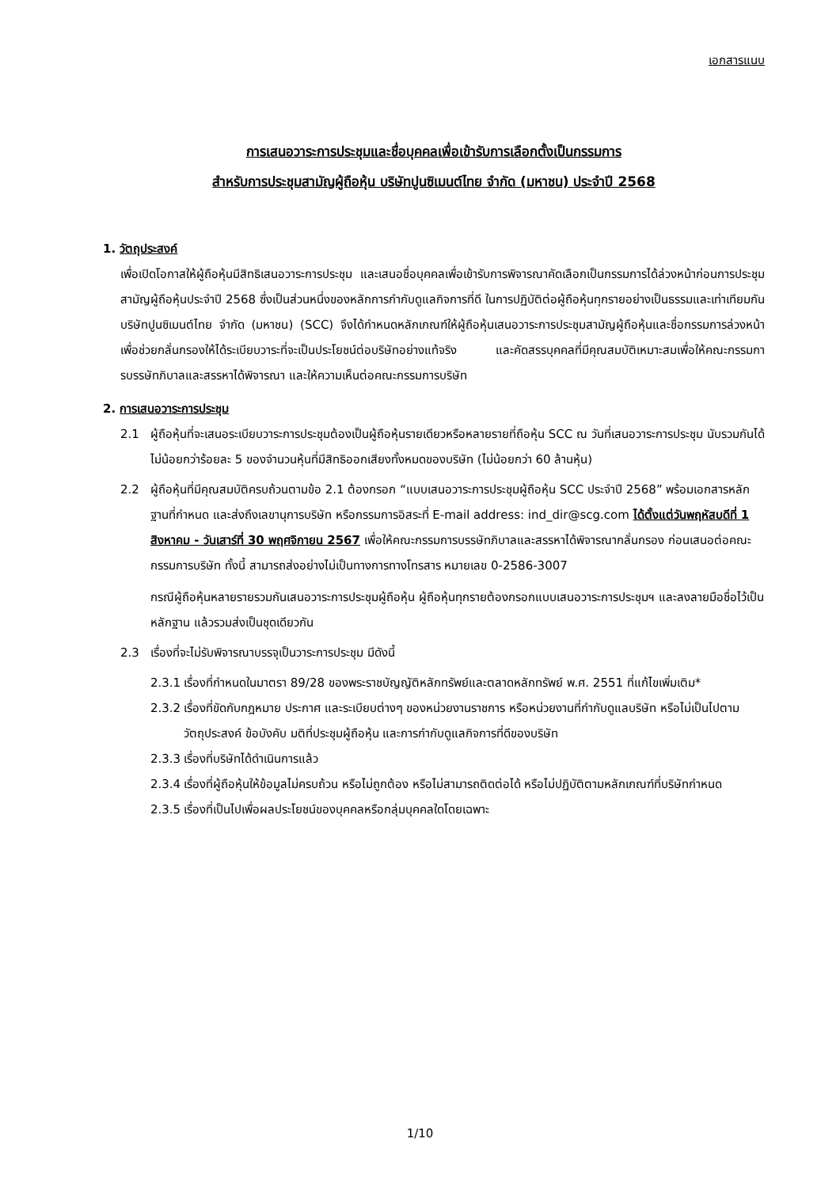เอกสารแนบ
การเสนอวาระการประชุมและชื่อบุคคลเพื่อเข้ารับการเลือกตั้งเป็นกรรมการ
สำหรับการประชุมสามัญผู้ถือหุ้น บริษัทปูนซิเมนต์ไทย จำกัด (มหาชน) ประจำปี 2568
1. วัตถุประสงค์
เพื่อเปิดโอกาสให้ผู้ถือหุ้นมีสิทธิเสนอวาระการประชุม และเสนอชื่อบุคคลเพื่อเข้ารับการพิจารณาคัดเลือกเป็นกรรมการได้ล่วงหน้าก่อนการประชุมสามัญผู้ถือหุ้นประจำปี 2568 ซึ่งเป็นส่วนหนึ่งของหลักการกำกับดูแลกิจการที่ดี ในการปฏิบัติต่อผู้ถือหุ้นทุกรายอย่างเป็นธรรมและเท่าเทียมกัน บริษัทปูนซิเมนต์ไทย จำกัด (มหาชน) (SCC) จึงได้กำหนดหลักเกณฑ์ให้ผู้ถือหุ้นเสนอวาระการประชุมสามัญผู้ถือหุ้นและชื่อกรรมการล่วงหน้า เพื่อช่วยกลั่นกรองให้ได้ระเบียบวาระที่จะเป็นประโยชน์ต่อบริษัทอย่างแท้จริง และคัดสรรบุคคลที่มีคุณสมบัติเหมาะสมเพื่อให้คณะกรรมการบรรษัทภิบาลและสรรหาได้พิจารณา และให้ความเห็นต่อคณะกรรมการบริษัท
2. การเสนอวาระการประชุม
2.1 ผู้ถือหุ้นที่จะเสนอระเบียบวาระการประชุมต้องเป็นผู้ถือหุ้นรายเดียวหรือหลายรายที่ถือหุ้น SCC ณ วันที่เสนอวาระการประชุม นับรวมกันได้ไม่น้อยกว่าร้อยละ 5 ของจำนวนหุ้นที่มีสิทธิออกเสียงทั้งหมดของบริษัท (ไม่น้อยกว่า 60 ล้านหุ้น)
2.2 ผู้ถือหุ้นที่มีคุณสมบัติครบถ้วนตามข้อ 2.1 ต้องกรอก “แบบเสนอวาระการประชุมผู้ถือหุ้น SCC ประจำปี 2568” พร้อมเอกสารหลักฐานที่กำหนด และส่งถึงเลขานุการบริษัท หรือกรรมการอิสระที่ E-mail address: ind_dir@scg.com ได้ตั้งแต่วันพฤหัสบดีที่ 1 สิงหาคม - วันเสาร์ที่ 30 พฤศจิกายน 2567 เพื่อให้คณะกรรมการบรรษัทภิบาลและสรรหาได้พิจารณากลั่นกรอง ก่อนเสนอต่อคณะกรรมการบริษัท ทั้งนี้ สามารถส่งอย่างไม่เป็นทางการทางโทรสาร หมายเลข 0-2586-3007
กรณีผู้ถือหุ้นหลายรายรวมกันเสนอวาระการประชุมผู้ถือหุ้น ผู้ถือหุ้นทุกรายต้องกรอกแบบเสนอวาระการประชุมฯ และลงลายมือชื่อไว้เป็นหลักฐาน แล้วรวมส่งเป็นชุดเดียวกัน
2.3 เรื่องที่จะไม่รับพิจารณาบรรจุเป็นวาระการประชุม มีดังนี้
2.3.1
เรื่องที่กำหนดในมาตรา 89/28 ของพระราชบัญญัติหลักทรัพย์และตลาดหลักทรัพย์ พ.ศ. 2551 ที่แก้ไขเพิ่มเติม*
2.3.2
เรื่องที่ขัดกับกฎหมาย ประกาศ และระเบียบต่างๆ ของหน่วยงานราชการ หรือหน่วยงานที่กำกับดูแลบริษัท หรือไม่เป็นไปตามวัตถุประสงค์ ข้อบังคับ มติที่ประชุมผู้ถือหุ้น และการกำกับดูแลกิจการที่ดีของบริษัท
2.3.3
เรื่องที่บริษัทได้ดำเนินการแล้ว
2.3.4
เรื่องที่ผู้ถือหุ้นให้ข้อมูลไม่ครบถ้วน หรือไม่ถูกต้อง หรือไม่สามารถติดต่อได้ หรือไม่ปฏิบัติตามหลักเกณฑ์ที่บริษัทกำหนด
2.3.5
เรื่องที่เป็นไปเพื่อผลประโยชน์ของบุคคลหรือกลุ่มบุคคลใดโดยเฉพาะ
1/10